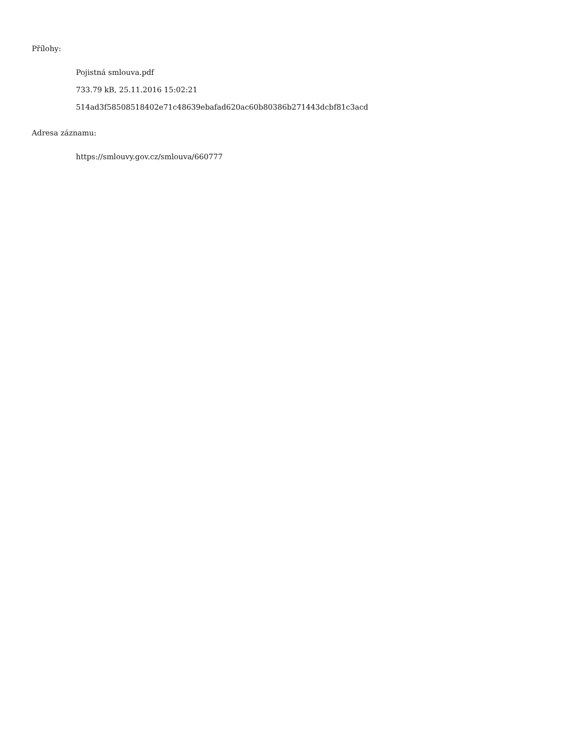Přílohy:
Pojistná smlouva.pdf
733.79 kB, 25.11.2016 15:02:21
514ad3f58508518402e71c48639ebafad620ac60b80386b271443dcbf81c3acd
Adresa záznamu:
https://smlouvy.gov.cz/smlouva/660777